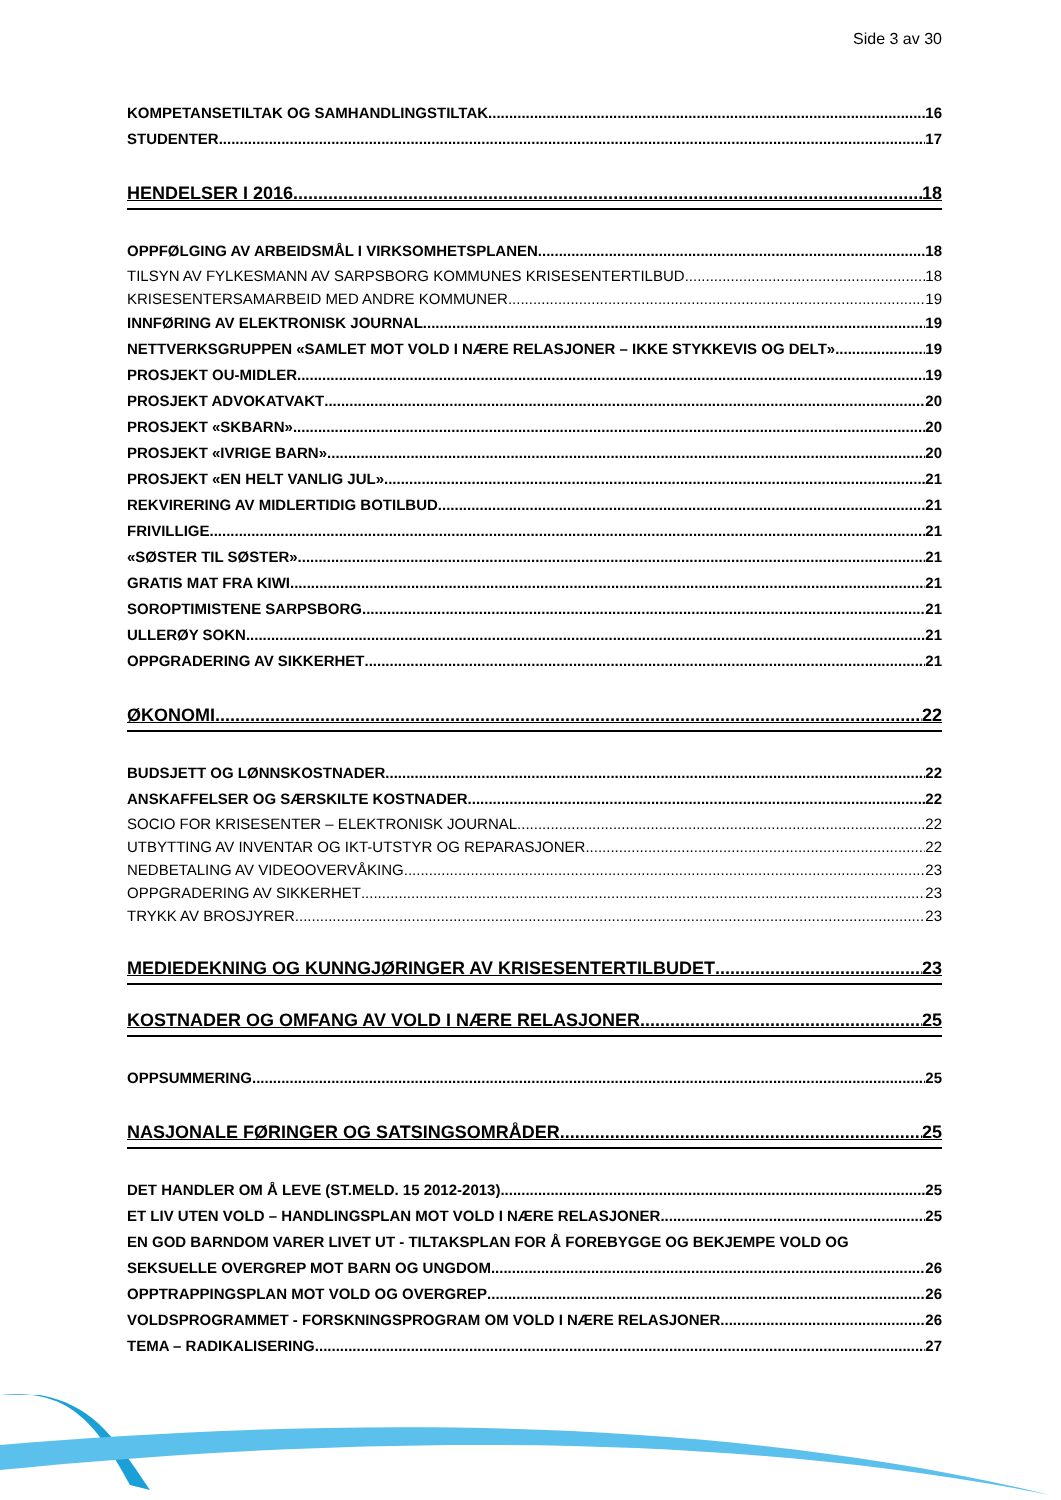Side 3 av 30
KOMPETANSETILTAK OG SAMHANDLINGSTILTAK 16
STUDENTER 17
HENDELSER I 2016 18
OPPFØLGING AV ARBEIDSMÅL I VIRKSOMHETSPLANEN 18
TILSYN AV FYLKESMANN AV SARPSBORG KOMMUNES KRISESENTERTILBUD 18
KRISESENTERSAMARBEID MED ANDRE KOMMUNER 19
INNFØRING AV ELEKTRONISK JOURNAL 19
NETTVERKSGRUPPEN «SAMLET MOT VOLD I NÆRE RELASJONER – IKKE STYKKEVIS OG DELT» 19
PROSJEKT OU-MIDLER 19
PROSJEKT ADVOKATVAKT 20
PROSJEKT «SKBARN» 20
PROSJEKT «IVRIGE BARN» 20
PROSJEKT «EN HELT VANLIG JUL» 21
REKVIRERING AV MIDLERTIDIG BOTILBUD 21
FRIVILLIGE 21
«SØSTER TIL SØSTER» 21
GRATIS MAT FRA KIWI 21
SOROPTIMISTENE SARPSBORG 21
ULLERØY SOKN 21
OPPGRADERING AV SIKKERHET 21
ØKONOMI 22
BUDSJETT OG LØNNSKOSTNADER 22
ANSKAFFELSER OG SÆRSKILTE KOSTNADER 22
SOCIO FOR KRISESENTER – ELEKTRONISK JOURNAL 22
UTBYTTING AV INVENTAR OG IKT-UTSTYR OG REPARASJONER 22
NEDBETALING AV VIDEOOVERVÅKING 23
OPPGRADERING AV SIKKERHET 23
TRYKK AV BROSJYRER 23
MEDIEDEKNING OG KUNNGJØRINGER AV KRISESENTERTILBUDET 23
KOSTNADER OG OMFANG AV VOLD I NÆRE RELASJONER 25
OPPSUMMERING 25
NASJONALE FØRINGER OG SATSINGSOMRÅDER 25
DET HANDLER OM Å LEVE (ST.MELD. 15 2012-2013) 25
ET LIV UTEN VOLD – HANDLINGSPLAN MOT VOLD I NÆRE RELASJONER 25
EN GOD BARNDOM VARER LIVET UT - TILTAKSPLAN FOR Å FOREBYGGE OG BEKJEMPE VOLD OG
SEKSUELLE OVERGREP MOT BARN OG UNGDOM 26
OPPTRAPPINGSPLAN MOT VOLD OG OVERGREP 26
VOLDSPROGRAMMET - FORSKNINGSPROGRAM OM VOLD I NÆRE RELASJONER 26
TEMA – RADIKALISERING 27